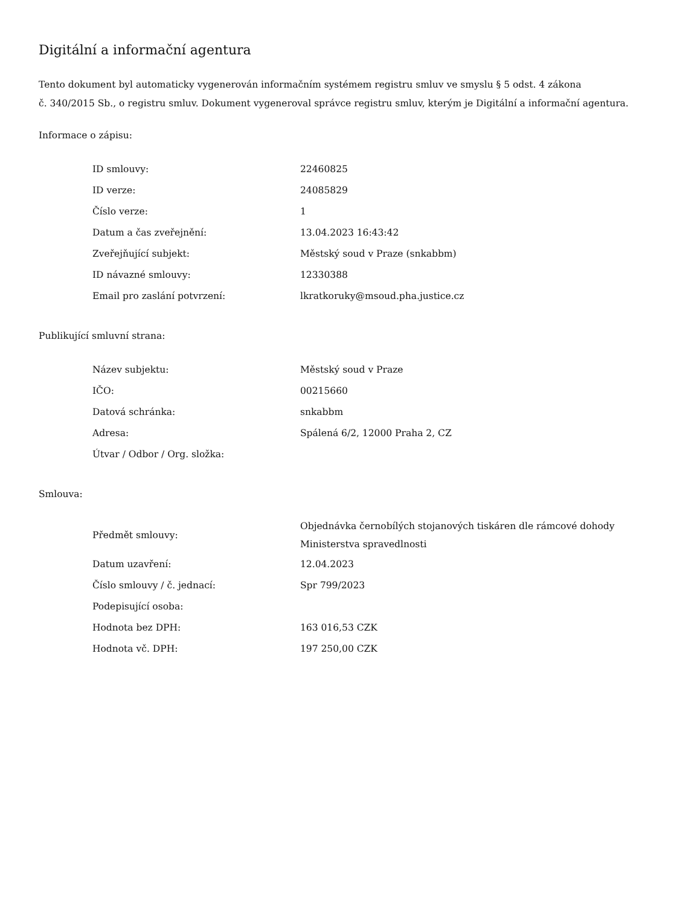Digitální a informační agentura
Tento dokument byl automaticky vygenerován informačním systémem registru smluv ve smyslu § 5 odst. 4 zákona
č. 340/2015 Sb., o registru smluv. Dokument vygeneroval správce registru smluv, kterým je Digitální a informační agentura.
Informace o zápisu:
| ID smlouvy: | 22460825 |
| ID verze: | 24085829 |
| Číslo verze: | 1 |
| Datum a čas zveřejnění: | 13.04.2023 16:43:42 |
| Zveřejňující subjekt: | Městský soud v Praze (snkabbm) |
| ID návazné smlouvy: | 12330388 |
| Email pro zaslání potvrzení: | lkratkoruky@msoud.pha.justice.cz |
Publikující smluvní strana:
| Název subjektu: | Městský soud v Praze |
| IČO: | 00215660 |
| Datová schránka: | snkabbm |
| Adresa: | Spálená 6/2, 12000 Praha 2, CZ |
| Útvar / Odbor / Org. složka: | |
Smlouva:
| Předmět smlouvy: | Objednávka černobílých stojanových tiskáren dle rámcové dohody Ministerstva spravedlnosti |
| Datum uzavření: | 12.04.2023 |
| Číslo smlouvy / č. jednací: | Spr 799/2023 |
| Podepisující osoba: | |
| Hodnota bez DPH: | 163 016,53 CZK |
| Hodnota vč. DPH: | 197 250,00 CZK |